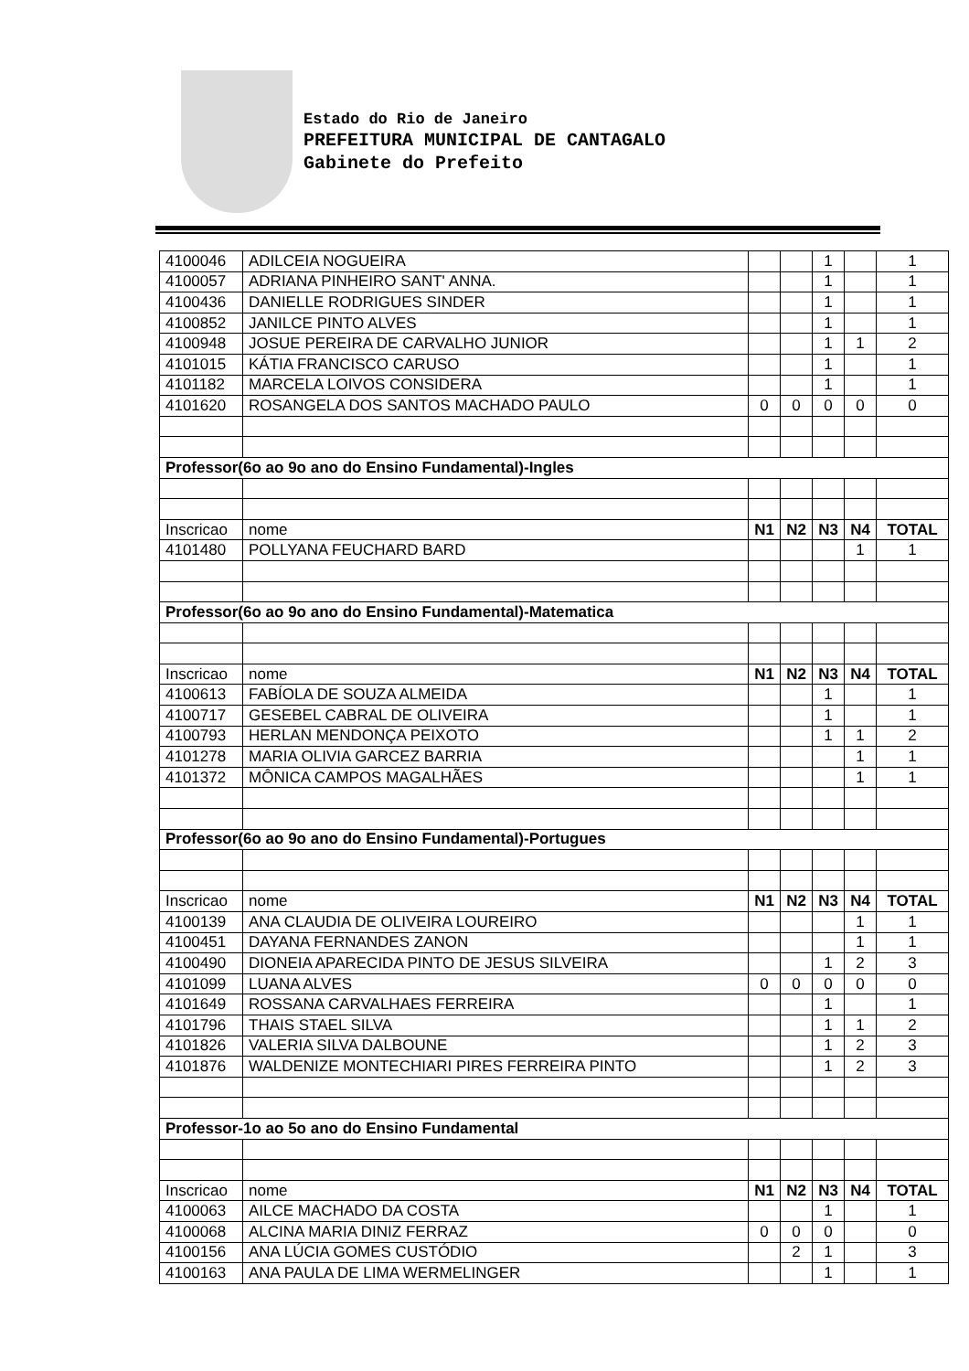Estado do Rio de Janeiro
PREFEITURA MUNICIPAL DE CANTAGALO
Gabinete do Prefeito
| 4100046 | ADILCEIA NOGUEIRA | | | 1 | | 1 |
| 4100057 | ADRIANA PINHEIRO SANT' ANNA. | | | 1 | | 1 |
| 4100436 | DANIELLE RODRIGUES SINDER | | | 1 | | 1 |
| 4100852 | JANILCE PINTO ALVES | | | 1 | | 1 |
| 4100948 | JOSUE PEREIRA DE CARVALHO JUNIOR | | | 1 | 1 | 2 |
| 4101015 | KÁTIA FRANCISCO CARUSO | | | 1 | | 1 |
| 4101182 | MARCELA LOIVOS CONSIDERA | | | 1 | | 1 |
| 4101620 | ROSANGELA DOS SANTOS MACHADO PAULO | 0 | 0 | 0 | 0 | 0 |
| Professor(6o ao 9o ano do Ensino Fundamental)-Ingles | | | | | | |
| Inscricao | nome | N1 | N2 | N3 | N4 | TOTAL |
| 4101480 | POLLYANA FEUCHARD BARD | | | | 1 | 1 |
| Professor(6o ao 9o ano do Ensino Fundamental)-Matematica | | | | | | |
| Inscricao | nome | N1 | N2 | N3 | N4 | TOTAL |
| 4100613 | FABÍOLA DE SOUZA ALMEIDA | | | 1 | | 1 |
| 4100717 | GESEBEL CABRAL DE OLIVEIRA | | | 1 | | 1 |
| 4100793 | HERLAN MENDONÇA PEIXOTO | | | 1 | 1 | 2 |
| 4101278 | MARIA OLIVIA GARCEZ BARRIA | | | | 1 | 1 |
| 4101372 | MÔNICA CAMPOS MAGALHÃES | | | | 1 | 1 |
| Professor(6o ao 9o ano do Ensino Fundamental)-Portugues | | | | | | |
| Inscricao | nome | N1 | N2 | N3 | N4 | TOTAL |
| 4100139 | ANA CLAUDIA DE OLIVEIRA LOUREIRO | | | | 1 | 1 |
| 4100451 | DAYANA FERNANDES ZANON | | | | 1 | 1 |
| 4100490 | DIONEIA APARECIDA PINTO DE JESUS SILVEIRA | | | 1 | 2 | 3 |
| 4101099 | LUANA ALVES | 0 | 0 | 0 | 0 | 0 |
| 4101649 | ROSSANA CARVALHAES FERREIRA | | | 1 | | 1 |
| 4101796 | THAIS STAEL SILVA | | | 1 | 1 | 2 |
| 4101826 | VALERIA SILVA DALBOUNE | | | 1 | 2 | 3 |
| 4101876 | WALDENIZE MONTECHIARI PIRES FERREIRA PINTO | | | 1 | 2 | 3 |
| Professor-1o ao 5o ano do Ensino Fundamental | | | | | | |
| Inscricao | nome | N1 | N2 | N3 | N4 | TOTAL |
| 4100063 | AILCE MACHADO DA COSTA | | | 1 | | 1 |
| 4100068 | ALCINA MARIA DINIZ FERRAZ | 0 | 0 | 0 | | 0 |
| 4100156 | ANA LÚCIA GOMES CUSTÓDIO | | 2 | 1 | | 3 |
| 4100163 | ANA PAULA DE LIMA WERMELINGER | | | 1 | | 1 |